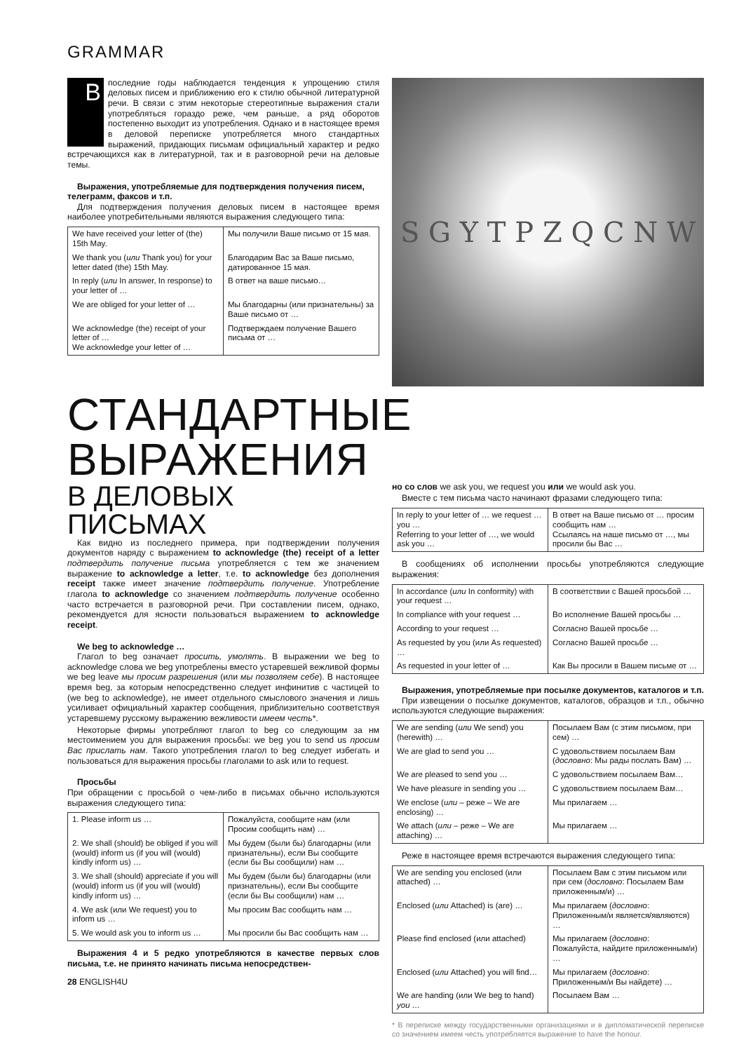GRAMMAR
Впоследние годы наблюдается тенденция к упрощению стиля деловых писем и приближению его к стилю обычной литературной речи. В связи с этим некоторые стереотипные выражения стали употребляться гораздо реже, чем раньше, а ряд оборотов постепенно выходит из употребления. Однако и в настоящее время в деловой переписке употребляется много стандартных выражений, придающих письмам официальный характер и редко встречающихся как в литературной, так и в разговорной речи на деловые темы.
Выражения, употребляемые для подтверждения получения писем, телеграмм, факсов и т.п.
Для подтверждения получения деловых писем в настоящее время наиболее употребительными являются выражения следующего типа:
| We have received your letter of (the) 15th May. | Мы получили Ваше письмо от 15 мая. |
| We thank you ( или Thank you) for your letter dated (the) 15th May. | Благодарим Вас за Ваше письмо, датированное 15 мая. |
| In reply ( или In answer, In response) to your letter of … | В ответ на ваше письмо… |
| We are obliged for your letter of … | Мы благодарны (или признательны) за Ваше письмо от … |
| We acknowledge (the) receipt of your letter of … We acknowledge your letter of … | Подтверждаем получение Вашего письма от … |
S G Y T P Z Q C N W
СТАНДАРТНЫЕ ВЫРАЖЕНИЯ
В ДЕЛОВЫХ ПИСЬМАХ
Как видно из последнего примера, при подтверждении получения документов наряду с выражением to acknowledge (the) receipt of a letter подтвердить получение письма употребляется с тем же значением выражение to acknowledge a letter, т.е. to acknowledge без дополнения receipt также имеет значение подтвердить получение. Употребление глагола to acknowledge со значением подтвердить получение особенно часто встречается в разговорной речи. При составлении писем, однако, рекомендуется для ясности пользоваться выражением to acknowledge receipt.
We beg to acknowledge …
Глагол to beg означает просить, умолять. В выражении we beg to acknowledge слова we beg употреблены вместо устаревшей вежливой формы we beg leave мы просим разрешения (или мы позволяем себе). В настоящее время beg, за которым непосредственно следует инфинитив с частицей to (we beg to acknowledge), не имеет отдельного смыслового значения и лишь усиливает официальный характер сообщения, приблизительно соответствуя устаревшему русскому выражению вежливости имеем честь*.
Некоторые фирмы употребляют глагол to beg со следующим за нм местоимением you для выражения просьбы: we beg you to send us просим Вас прислать нам. Такого употребления глагол to beg следует избегать и пользоваться для выражения просьбы глаголами to ask или to request.
Просьбы
При обращении с просьбой о чем-либо в письмах обычно используются выражения следующего типа:
| 1. Please inform us … | Пожалуйста, сообщите нам (или Просим сообщить нам) … |
| 2. We shall (should) be obliged if you will (would) inform us (if you will (would) kindly inform us) … | Мы будем (были бы) благодарны (или признательны), если Вы сообщите (если бы Вы сообщили) нам … |
| 3. We shall (should) appreciate if you will (would) inform us (if you will (would) kindly inform us) … | Мы будем (были бы) благодарны (или признательны), если Вы сообщите (если бы Вы сообщили) нам … |
| 4. We ask (или We request) you to inform us … | Мы просим Вас сообщить нам … |
| 5. We would ask you to inform us … | Мы просили бы Вас сообщить нам … |
Выражения 4 и 5 редко употребляются в качестве первых слов письма, т.е. не принято начинать письма непосредствен-
28 ENGLISH4U
но со слов we ask you, we request you или we would ask you.
Вместе с тем письма часто начинают фразами следующего типа:
| In reply to your letter of … we request … you … Referring to your letter of …, we would ask you … | В ответ на Ваше письмо от … просим сообщить нам … Ссылаясь на наше письмо от …, мы просили бы Вас … |
В сообщениях об исполнении просьбы употребляются следующие выражения:
| In accordance ( или In conformity) with your request … | В соответствии с Вашей просьбой … |
| In compliance with your request … | Во исполнение Вашей просьбы … |
| According to your request … | Согласно Вашей просьбе … |
| As requested by you (или As requested) … | Согласно Вашей просьбе … |
| As requested in your letter of … | Как Вы просили в Вашем письме от … |
Выражения, употребляемые при посылке документов, каталогов и т.п.
При извещении о посылке документов, каталогов, образцов и т.п., обычно используются следующие выражения:
| We are sending ( или We send) you (herewith) … | Посылаем Вам (с этим письмом, при сем) … |
| We are glad to send you … | С удовольствием посылаем Вам ( дословно : Мы рады послать Вам) … |
| We are pleased to send you … | С удовольствием посылаем Вам… |
| We have pleasure in sending you … | С удовольствием посылаем Вам… |
| We enclose ( или – реже – We are enclosing) … | Мы прилагаем … |
| We attach ( или – реже – We are attaching) … | Мы прилагаем … |
Реже в настоящее время встречаются выражения следующего типа:
| We are sending you enclosed (или attached) … | Посылаем Вам с этим письмом или при сем ( дословно : Посылаем Вам приложенным/и) … |
| Enclosed ( или Attached) is (are) … | Мы прилагаем ( дословно : Приложенным/и является/являются) … |
| Please find enclosed (или attached) | Мы прилагаем ( дословно : Пожалуйста, найдите приложенным/и) … |
| Enclosed ( или Attached) you will find… | Мы прилагаем ( дословно : Приложенным/и Вы найдете) … |
| We are handing (или We beg to hand) you … | Посылаем Вам … |
* В переписке между государственными организациями и в дипломатической переписке со значением имеем честь употребляется выражение to have the honour.